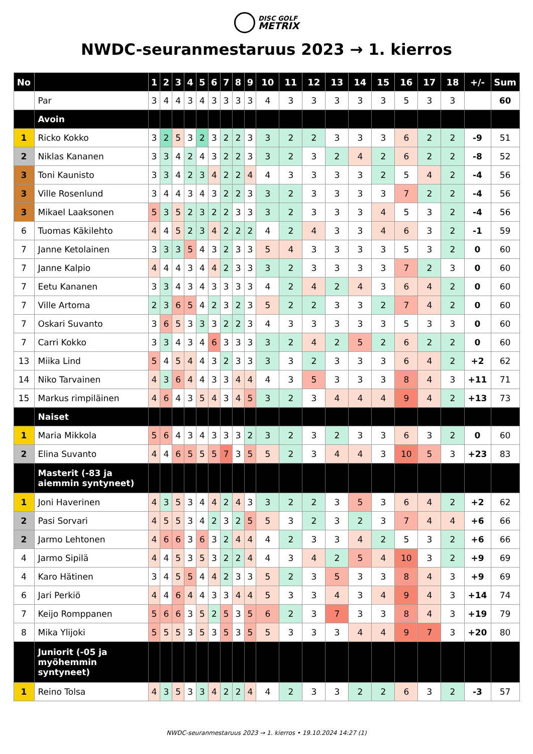DISC GOLF
METRIX
NWDC-seuranmestaruus 2023 → 1. kierros
| No | | 1 | 2 | 3 | 4 | 5 | 6 | 7 | 8 | 9 | 10 | 11 | 12 | 13 | 14 | 15 | 16 | 17 | 18 | +/- | Sum |
| --- | --- | --- | --- | --- | --- | --- | --- | --- | --- | --- | --- | --- | --- | --- | --- | --- | --- | --- | --- | --- | --- |
| | Par | 3 | 4 | 4 | 3 | 4 | 3 | 3 | 3 | 3 | 4 | 3 | 3 | 3 | 3 | 3 | 5 | 3 | 3 | | 60 |
| | Avoin | | | | | | | | | | | | | | | | | | | | |
| 1 | Ricko Kokko | 3 | 2 | 5 | 3 | 2 | 3 | 2 | 2 | 3 | 3 | 2 | 2 | 3 | 3 | 3 | 6 | 2 | 2 | -9 | 51 |
| 2 | Niklas Kananen | 3 | 3 | 4 | 2 | 4 | 3 | 2 | 2 | 3 | 3 | 2 | 3 | 2 | 4 | 2 | 6 | 2 | 2 | -8 | 52 |
| 3 | Toni Kaunisto | 3 | 3 | 4 | 2 | 3 | 4 | 2 | 2 | 4 | 4 | 3 | 3 | 3 | 3 | 2 | 5 | 4 | 2 | -4 | 56 |
| 3 | Ville Rosenlund | 3 | 4 | 4 | 3 | 4 | 3 | 2 | 2 | 3 | 3 | 2 | 3 | 3 | 3 | 3 | 7 | 2 | 2 | -4 | 56 |
| 3 | Mikael Laaksonen | 5 | 3 | 5 | 2 | 3 | 2 | 2 | 3 | 3 | 3 | 2 | 3 | 3 | 3 | 4 | 5 | 3 | 2 | -4 | 56 |
| 6 | Tuomas Käkilehto | 4 | 4 | 5 | 2 | 3 | 4 | 2 | 2 | 2 | 4 | 2 | 4 | 3 | 3 | 4 | 6 | 3 | 2 | -1 | 59 |
| 7 | Janne Ketolainen | 3 | 3 | 3 | 5 | 4 | 3 | 2 | 3 | 3 | 5 | 4 | 3 | 3 | 3 | 3 | 5 | 3 | 2 | 0 | 60 |
| 7 | Janne Kalpio | 4 | 4 | 4 | 3 | 4 | 4 | 2 | 3 | 3 | 3 | 2 | 3 | 3 | 3 | 3 | 7 | 2 | 3 | 0 | 60 |
| 7 | Eetu Kananen | 3 | 3 | 4 | 3 | 4 | 3 | 3 | 3 | 3 | 4 | 2 | 4 | 2 | 4 | 3 | 6 | 4 | 2 | 0 | 60 |
| 7 | Ville Artoma | 2 | 3 | 6 | 5 | 4 | 2 | 3 | 2 | 3 | 5 | 2 | 2 | 3 | 3 | 2 | 7 | 4 | 2 | 0 | 60 |
| 7 | Oskari Suvanto | 3 | 6 | 5 | 3 | 3 | 3 | 2 | 2 | 3 | 4 | 3 | 3 | 3 | 3 | 3 | 5 | 3 | 3 | 0 | 60 |
| 7 | Carri Kokko | 3 | 3 | 4 | 3 | 4 | 6 | 3 | 3 | 3 | 3 | 2 | 4 | 2 | 5 | 2 | 6 | 2 | 2 | 0 | 60 |
| 13 | Miika Lind | 5 | 4 | 5 | 4 | 4 | 3 | 2 | 3 | 3 | 3 | 3 | 2 | 3 | 3 | 3 | 6 | 4 | 2 | +2 | 62 |
| 14 | Niko Tarvainen | 4 | 3 | 6 | 4 | 4 | 3 | 3 | 4 | 4 | 4 | 3 | 5 | 3 | 3 | 3 | 8 | 4 | 3 | +11 | 71 |
| 15 | Markus rimpiläinen | 4 | 6 | 4 | 3 | 5 | 4 | 3 | 4 | 5 | 3 | 2 | 3 | 4 | 4 | 4 | 9 | 4 | 2 | +13 | 73 |
| | Naiset | | | | | | | | | | | | | | | | | | | | |
| 1 | Maria Mikkola | 5 | 6 | 4 | 3 | 4 | 3 | 3 | 3 | 2 | 3 | 2 | 3 | 2 | 3 | 3 | 6 | 3 | 2 | 0 | 60 |
| 2 | Elina Suvanto | 4 | 4 | 6 | 5 | 5 | 5 | 7 | 3 | 5 | 5 | 2 | 3 | 4 | 4 | 3 | 10 | 5 | 3 | +23 | 83 |
| | Masterit (-83 ja aiemmin syntyneet) | | | | | | | | | | | | | | | | | | | | |
| 1 | Joni Haverinen | 4 | 3 | 5 | 3 | 4 | 4 | 2 | 4 | 3 | 3 | 2 | 2 | 3 | 5 | 3 | 6 | 4 | 2 | +2 | 62 |
| 2 | Pasi Sorvari | 4 | 5 | 5 | 3 | 4 | 2 | 3 | 2 | 5 | 5 | 3 | 2 | 3 | 2 | 3 | 7 | 4 | 4 | +6 | 66 |
| 2 | Jarmo Lehtonen | 4 | 6 | 6 | 3 | 6 | 3 | 2 | 4 | 4 | 4 | 2 | 3 | 3 | 4 | 2 | 5 | 3 | 2 | +6 | 66 |
| 4 | Jarmo Sipilä | 4 | 4 | 5 | 3 | 5 | 3 | 2 | 2 | 4 | 4 | 3 | 4 | 2 | 5 | 4 | 10 | 3 | 2 | +9 | 69 |
| 4 | Karo Hätinen | 3 | 4 | 5 | 5 | 4 | 4 | 2 | 3 | 3 | 5 | 2 | 3 | 5 | 3 | 3 | 8 | 4 | 3 | +9 | 69 |
| 6 | Jari Perkiö | 4 | 4 | 6 | 4 | 4 | 3 | 3 | 4 | 4 | 5 | 3 | 3 | 4 | 3 | 4 | 9 | 4 | 3 | +14 | 74 |
| 7 | Keijo Romppanen | 5 | 6 | 6 | 3 | 5 | 2 | 5 | 3 | 5 | 6 | 2 | 3 | 7 | 3 | 3 | 8 | 4 | 3 | +19 | 79 |
| 8 | Mika Ylijoki | 5 | 5 | 5 | 3 | 5 | 3 | 5 | 3 | 5 | 5 | 3 | 3 | 3 | 4 | 4 | 9 | 7 | 3 | +20 | 80 |
| | Juniorit (-05 ja myöhemmin syntyneet) | | | | | | | | | | | | | | | | | | | | |
| 1 | Reino Tolsa | 4 | 3 | 5 | 3 | 3 | 4 | 2 | 2 | 4 | 4 | 2 | 3 | 3 | 2 | 2 | 6 | 3 | 2 | -3 | 57 |
NWDC-seuranmestaruus 2023 → 1. kierros • 19.10.2024 14:27 (1)